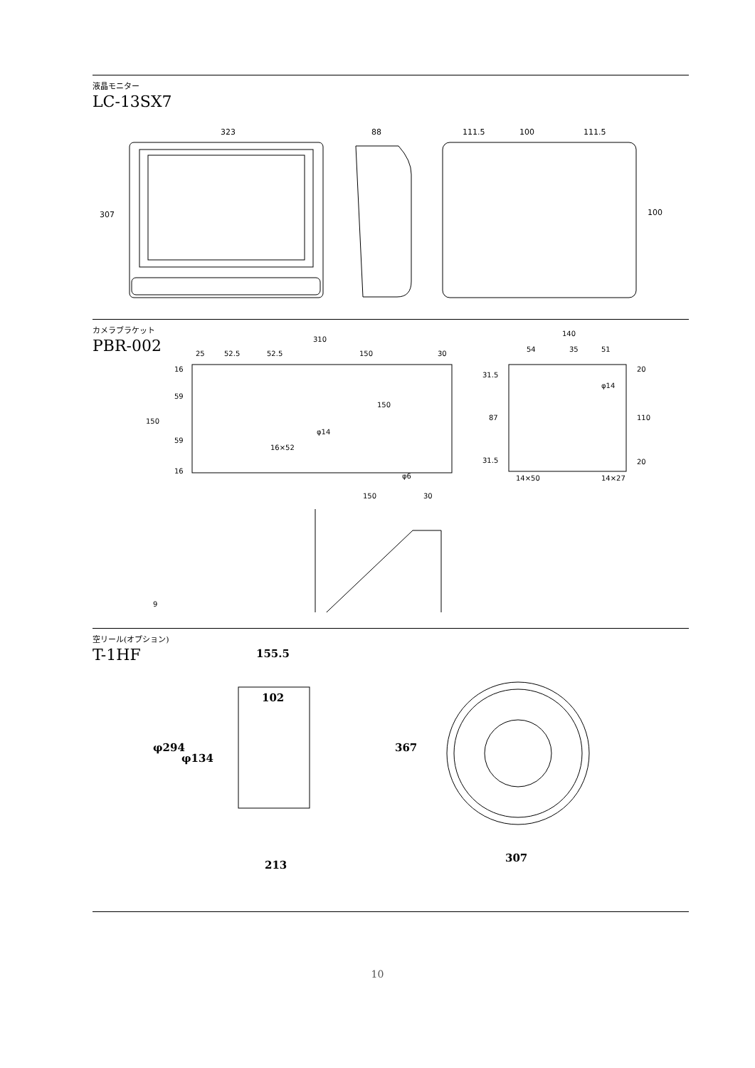液晶モニター
LC-13SX7
323
307
88
111.5
100
111.5
100
カメラブラケット
PBR-002
310
25
52.5
52.5
150
30
150
16
59
59
16
150
φ14
16×52
φ6
140
54
35
51
31.5
87
31.5
20
110
20
φ14
14×50
14×27
150
30
9
空リール(オプション)
T-1HF
155.5
102
φ294
φ134
213
367
307
10